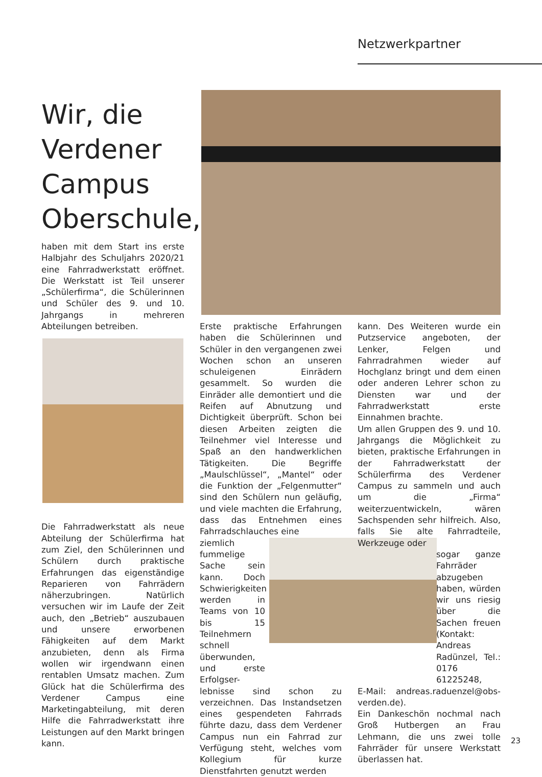Netzwerkpartner
Wir, die Verdener Campus Oberschule,
haben mit dem Start ins erste Halbjahr des Schuljahrs 2020/21 eine Fahrradwerkstatt eröffnet. Die Werkstatt ist Teil unserer „Schülerfirma“, die Schülerinnen und Schüler des 9. und 10. Jahrgangs in mehreren Abteilungen betreiben.
Die Fahrradwerkstatt als neue Abteilung der Schülerfirma hat zum Ziel, den Schülerinnen und Schülern durch praktische Erfahrungen das eigenständige Reparieren von Fahrrädern näherzubringen. Natürlich versuchen wir im Laufe der Zeit auch, den „Betrieb“ auszubauen und unsere erworbenen Fähigkeiten auf dem Markt anzubieten, denn als Firma wollen wir irgendwann einen rentablen Umsatz machen. Zum Glück hat die Schülerfirma des Verdener Campus eine Marketingabteilung, mit deren Hilfe die Fahrradwerkstatt ihre Leistungen auf den Markt bringen kann.
Erste praktische Erfahrungen haben die Schülerinnen und Schüler in den vergangenen zwei Wochen schon an unseren schuleigenen Einrädern gesammelt. So wurden die Einräder alle demontiert und die Reifen auf Abnutzung und Dichtigkeit überprüft. Schon bei diesen Arbeiten zeigten die Teilnehmer viel Interesse und Spaß an den handwerklichen Tätigkeiten. Die Begriffe „Maulschlüssel“, „Mantel“ oder die Funktion der „Felgenmutter“ sind den Schülern nun geläufig, und viele machten die Erfahrung, dass das Entnehmen eines Fahrradschlauches eine
ziemlich fummelige Sache sein kann. Doch Schwierigkeiten werden in Teams von 10 bis 15 Teilnehmern schnell überwunden, und erste Erfolgser-
lebnisse sind schon zu verzeichnen. Das Instandsetzen eines gespendeten Fahrrads führte dazu, dass dem Verdener Campus nun ein Fahrrad zur Verfügung steht, welches vom Kollegium für kurze Dienstfahrten genutzt werden
kann. Des Weiteren wurde ein Putzservice angeboten, der Lenker, Felgen und Fahrradrahmen wieder auf Hochglanz bringt und dem einen oder anderen Lehrer schon zu Diensten war und der Fahrradwerkstatt erste Einnahmen brachte.
Um allen Gruppen des 9. und 10. Jahrgangs die Möglichkeit zu bieten, praktische Erfahrungen in der Fahrradwerkstatt der Schülerfirma des Verdener Campus zu sammeln und auch um die „Firma“ weiterzuentwickeln, wären Sachspenden sehr hilfreich. Also, falls Sie alte Fahrradteile, Werkzeuge oder
sogar ganze Fahrräder abzugeben haben, würden wir uns riesig über die Sachen freuen (Kontakt: Andreas Radünzel, Tel.: 0176 61225248,
E-Mail: andreas.raduenzel@obs-verden.de).
Ein Dankeschön nochmal nach Groß Hutbergen an Frau Lehmann, die uns zwei tolle Fahrräder für unsere Werkstatt überlassen hat.
23